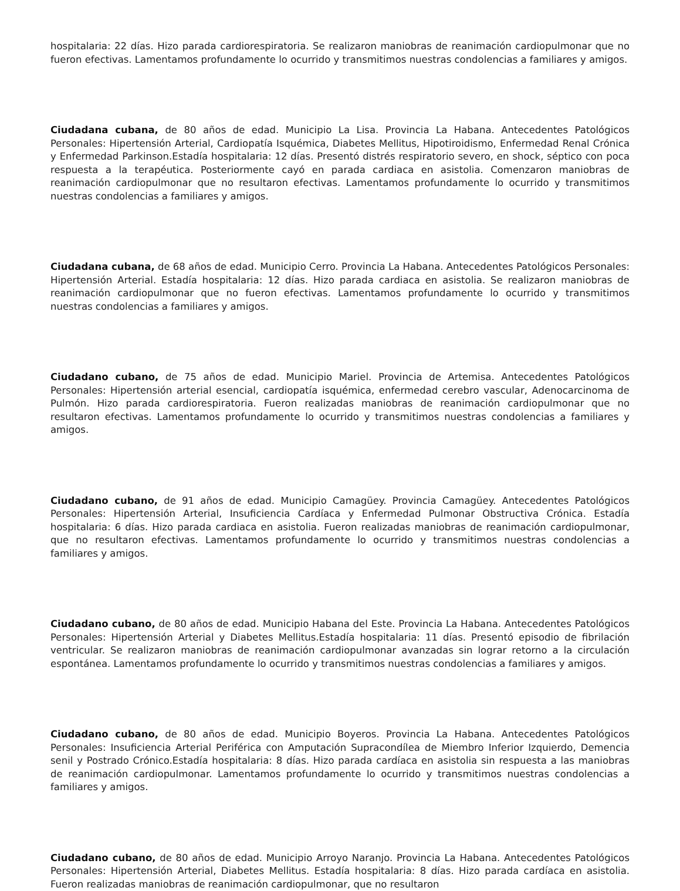hospitalaria: 22 días. Hizo parada cardiorespiratoria. Se realizaron maniobras de reanimación cardiopulmonar que no fueron efectivas. Lamentamos profundamente lo ocurrido y transmitimos nuestras condolencias a familiares y amigos.
Ciudadana cubana, de 80 años de edad. Municipio La Lisa. Provincia La Habana. Antecedentes Patológicos Personales: Hipertensión Arterial, Cardiopatía Isquémica, Diabetes Mellitus, Hipotiroidismo, Enfermedad Renal Crónica y Enfermedad Parkinson.Estadía hospitalaria: 12 días. Presentó distrés respiratorio severo, en shock, séptico con poca respuesta a la terapéutica. Posteriormente cayó en parada cardiaca en asistolia. Comenzaron maniobras de reanimación cardiopulmonar que no resultaron efectivas. Lamentamos profundamente lo ocurrido y transmitimos nuestras condolencias a familiares y amigos.
Ciudadana cubana, de 68 años de edad. Municipio Cerro. Provincia La Habana. Antecedentes Patológicos Personales: Hipertensión Arterial. Estadía hospitalaria: 12 días. Hizo parada cardiaca en asistolia. Se realizaron maniobras de reanimación cardiopulmonar que no fueron efectivas. Lamentamos profundamente lo ocurrido y transmitimos nuestras condolencias a familiares y amigos.
Ciudadano cubano, de 75 años de edad. Municipio Mariel. Provincia de Artemisa. Antecedentes Patológicos Personales: Hipertensión arterial esencial, cardiopatía isquémica, enfermedad cerebro vascular, Adenocarcinoma de Pulmón. Hizo parada cardiorespiratoria. Fueron realizadas maniobras de reanimación cardiopulmonar que no resultaron efectivas. Lamentamos profundamente lo ocurrido y transmitimos nuestras condolencias a familiares y amigos.
Ciudadano cubano, de 91 años de edad. Municipio Camagüey. Provincia Camagüey. Antecedentes Patológicos Personales: Hipertensión Arterial, Insuficiencia Cardíaca y Enfermedad Pulmonar Obstructiva Crónica. Estadía hospitalaria: 6 días. Hizo parada cardiaca en asistolia. Fueron realizadas maniobras de reanimación cardiopulmonar, que no resultaron efectivas. Lamentamos profundamente lo ocurrido y transmitimos nuestras condolencias a familiares y amigos.
Ciudadano cubano, de 80 años de edad. Municipio Habana del Este. Provincia La Habana. Antecedentes Patológicos Personales: Hipertensión Arterial y Diabetes Mellitus.Estadía hospitalaria: 11 días. Presentó episodio de fibrilación ventricular. Se realizaron maniobras de reanimación cardiopulmonar avanzadas sin lograr retorno a la circulación espontánea. Lamentamos profundamente lo ocurrido y transmitimos nuestras condolencias a familiares y amigos.
Ciudadano cubano, de 80 años de edad. Municipio Boyeros. Provincia La Habana. Antecedentes Patológicos Personales: Insuficiencia Arterial Periférica con Amputación Supracondílea de Miembro Inferior Izquierdo, Demencia senil y Postrado Crónico.Estadía hospitalaria: 8 días. Hizo parada cardíaca en asistolia sin respuesta a las maniobras de reanimación cardiopulmonar. Lamentamos profundamente lo ocurrido y transmitimos nuestras condolencias a familiares y amigos.
Ciudadano cubano, de 80 años de edad. Municipio Arroyo Naranjo. Provincia La Habana. Antecedentes Patológicos Personales: Hipertensión Arterial, Diabetes Mellitus. Estadía hospitalaria: 8 días. Hizo parada cardíaca en asistolia. Fueron realizadas maniobras de reanimación cardiopulmonar, que no resultaron